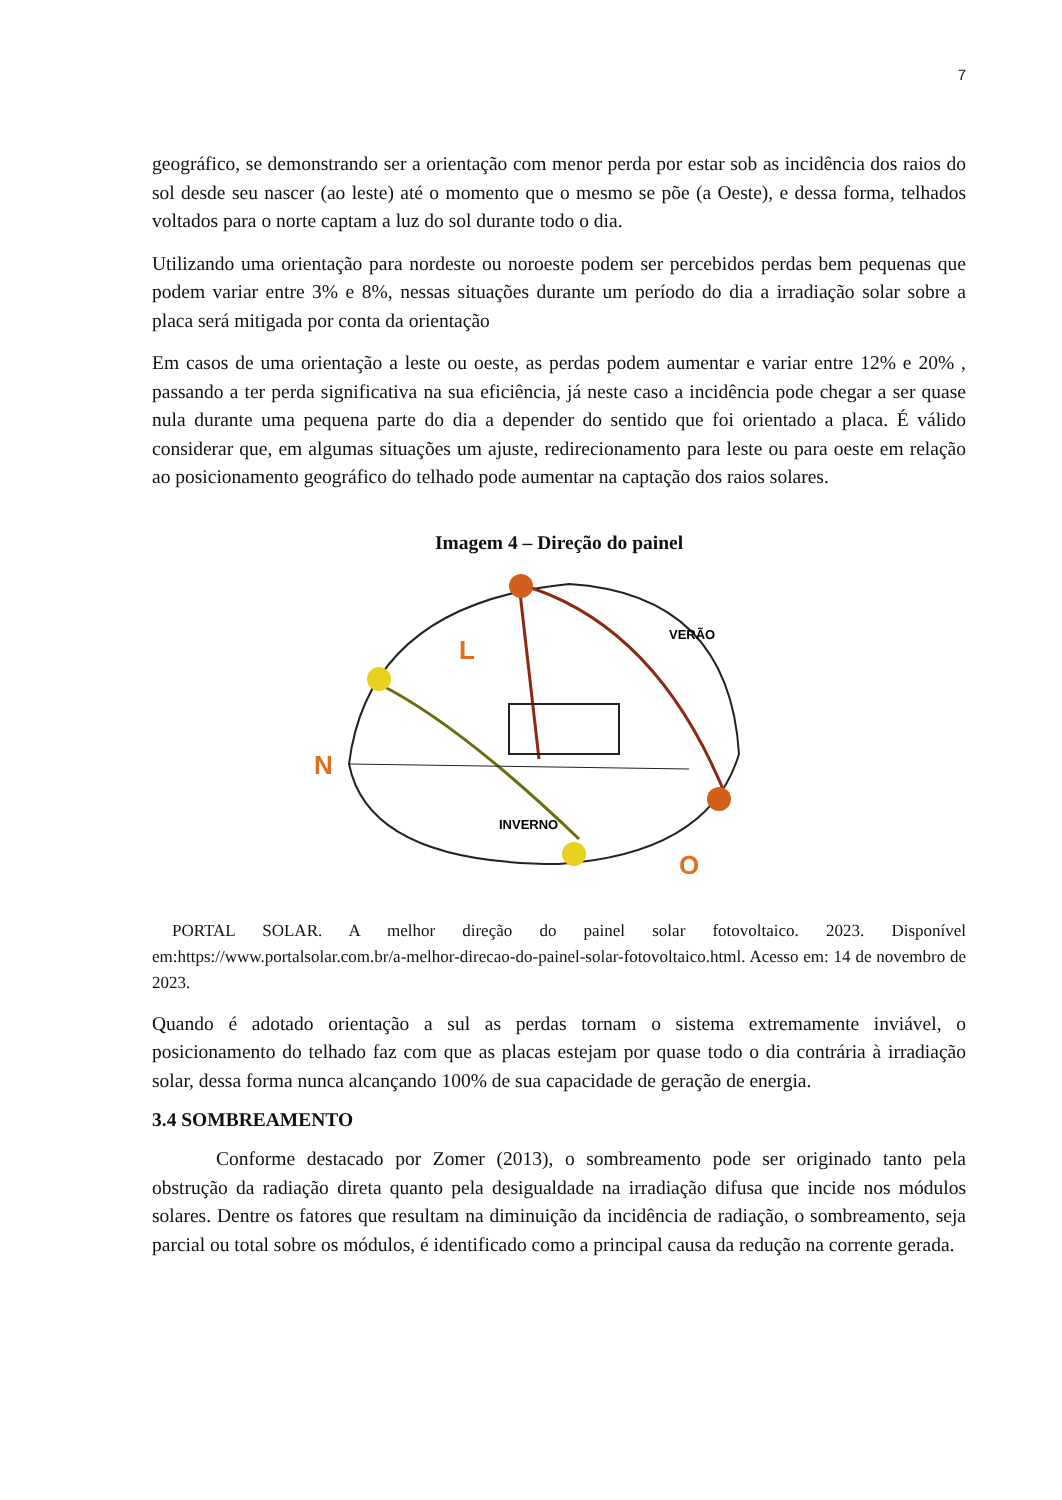7
geográfico, se demonstrando ser a orientação com menor perda por estar sob as incidência dos raios do sol desde seu nascer (ao leste) até o momento que o mesmo se põe (a Oeste), e dessa forma, telhados voltados para o norte captam a luz do sol durante todo o dia.
Utilizando uma orientação para nordeste ou noroeste podem ser percebidos perdas bem pequenas que podem variar entre 3% e 8%, nessas situações durante um período do dia a irradiação solar sobre a placa será mitigada por conta da orientação
Em casos de uma orientação a leste ou oeste, as perdas podem aumentar e variar entre 12% e 20% , passando a ter perda significativa na sua eficiência, já neste caso a incidência pode chegar a ser quase nula durante uma pequena parte do dia a depender do sentido que foi orientado a placa. É válido considerar que, em algumas situações um ajuste, redirecionamento para leste ou para oeste em relação ao posicionamento geográfico do telhado pode aumentar na captação dos raios solares.
Imagem 4 – Direção do painel
N
L
O
VERÃO
INVERNO
PORTAL SOLAR. A melhor direção do painel solar fotovoltaico. 2023. Disponível em:https://www.portalsolar.com.br/a-melhor-direcao-do-painel-solar-fotovoltaico.html. Acesso em: 14 de novembro de 2023.
Quando é adotado orientação a sul as perdas tornam o sistema extremamente inviável, o posicionamento do telhado faz com que as placas estejam por quase todo o dia contrária à irradiação solar, dessa forma nunca alcançando 100% de sua capacidade de geração de energia.
3.4 SOMBREAMENTO
Conforme destacado por Zomer (2013), o sombreamento pode ser originado tanto pela obstrução da radiação direta quanto pela desigualdade na irradiação difusa que incide nos módulos solares. Dentre os fatores que resultam na diminuição da incidência de radiação, o sombreamento, seja parcial ou total sobre os módulos, é identificado como a principal causa da redução na corrente gerada.